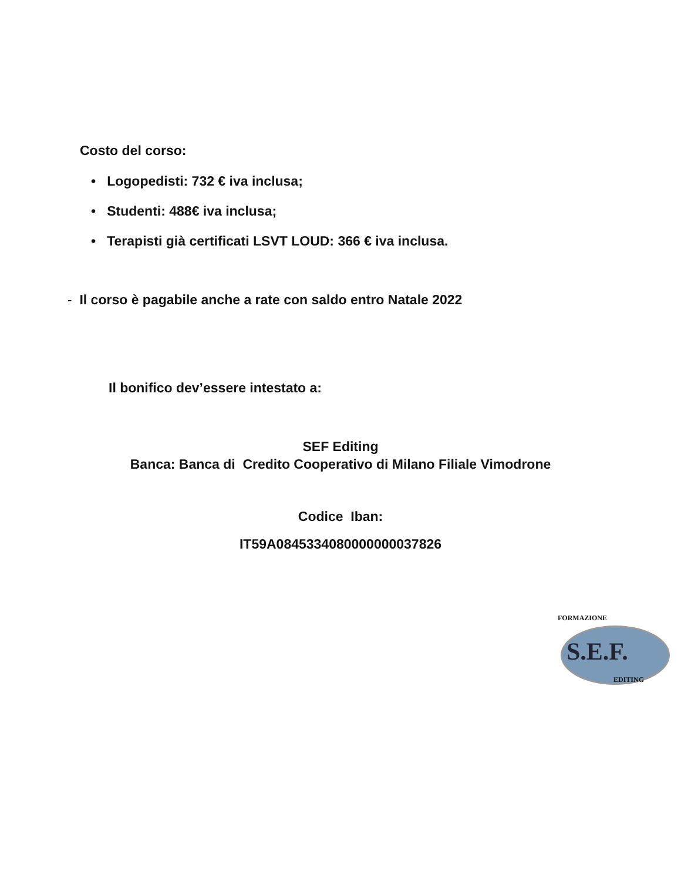Costo del corso:
• Logopedisti: 732 € iva inclusa;
• Studenti: 488€ iva inclusa;
• Terapisti già certificati LSVT LOUD: 366 € iva inclusa.
- Il corso è pagabile anche a rate con saldo entro Natale 2022
Il bonifico dev’essere intestato a:
SEF Editing
Banca: Banca di Credito Cooperativo di Milano Filiale Vimodrone
Codice Iban:
IT59A0845334080000000037826
FORMAZIONE
S.E.F.
EDITING